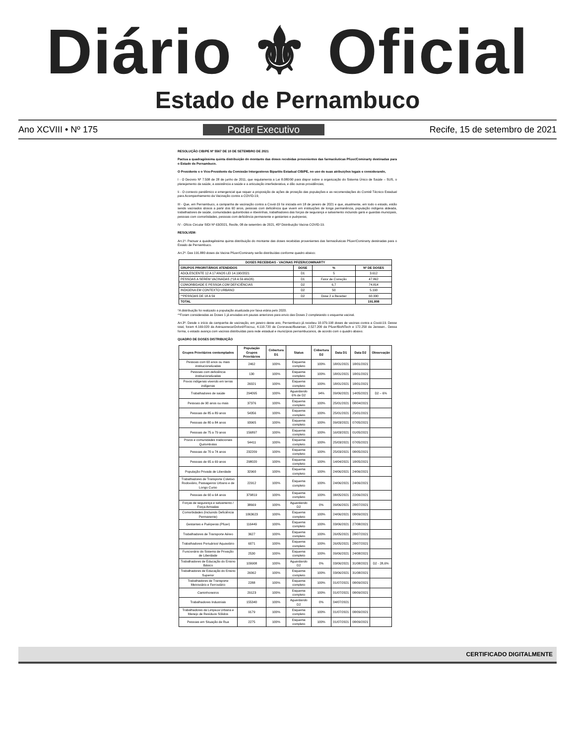Diário ⚜ Oficial
Estado de Pernambuco
Ano XCVIII • Nº 175 Poder Executivo Recife, 15 de setembro de 2021
RESOLUÇÃO CIB/PE Nº 5567 DE 10 DE SETEMBRO DE 2021
Pactua a quadragéssima quinta distribuição do montante das doses recebidas provenientes das farmacêuticas Pfizer/Cominarty destinadas para o Estado de Pernambuco.
O Presidente e o Vice-Presidente da Comissão Intergestores Bipartite Estadual CIB/PE, no uso de suas atribuições legais e considerando,
I - O Decreto Nº 7.508 de 28 de junho de 2011, que regulamenta a Lei 8.080/90 para dispor sobre a organização do Sistema Único de Saúde – SUS, o planejamento da saúde, a assistência a saúde e a articulação interfederativa, e dão outras providências;
Ii - O contexto pandêmico e emergencial que requer a proposição de ações de proteção das populações e as recomendações do Comitê Técnico Estadual para Acompanhamento da Vacinação contra a COVID-19;
III - Que, em Pernambuco, a campanha de vacinação contra a Covid-19 foi iniciada em 18 de janeiro de 2021 e que, atualmente, em todo o estado, estão sendo vacinados idosos a partir dos 60 anos, pessoas com deficiência que vivem em instituições de longa permanência, população indígena aldeada, trabalhadores de saúde, comunidades quilombolas e ribeirinhas, trabalhadores das forças de segurança e salvamento incluindo garis e guardas municipais, pessoas com comorbidades, pessoas com deficiência permanente e gestantes e puérperas;
IV - Ofício Circular SIDI Nº 63/2021, Recife, 08 de setembro de 2021, 45ª Distribuição Vacina COVID-19.
RESOLVEM:
Art.1º- Pactuar a quadragéssima quinta distribuição do montante das doses recebidas provenientes das farmacêuticas Pfizer/Cominarty destinadas para o Estado de Pernambuco.
Art.2º- Das 191.880 doses da Vacina Pfizer/Cominarty serão distribuídas conforme quadro abaixo:
| DOSES RECEBIDAS - VACINAS PFIZER/COMINARTY | | | |
| --- | --- | --- | --- |
| GRUPOS PRIORITÁRIOS ATENDIDOS | DOSE | % | Nº DE DOSES |
| ADOLESCENTE 12 A 17 ANOS LEI 14.190/2021 | D1 | 5 | 3.612 |
| PESSOAS A SEREM VACINADAS (*18 A 59 ANOS) | D1 | Fator de Correção | 47.862 |
| COMORBIDADE E PESSOA COM DEFICIÊNCIAS | D2 | 6,7 | 74.814 |
| INDIGENA EM CONTEXTO URBANO | D2 | 50 | 5.190 |
| **PESSOAS DE 18 A 59 | D2 | Dose 2 a Receber | 60.330 |
| TOTAL | | | 191.808 |
*A distribuição foi realizado a população atualizada por faixa etária pelo 2020.
**Foram consideradas as Doses 1 já enviadas em pautas anteriores para envio das Doses 2 completando o esquema vacinal.
Art.3º- Desde o início da campanha de vacinação, em janeiro deste ano, Pernambuco já recebeu 10.979.190 doses de vacinas contra a Covid-19. Desse total, foram 4.169.020 da Astrazeneca/Oxford/Fiocruz, 4.110.720 da Coronavac/Butantan, 2.527.200 da Pfizer/BioNTech e 172.250 da Janssen.. Dessa forma, o estado avança com vacinas distribuídas para rede estadual e municípios pernambucanos, de acordo com o quadro abaixo:
QUADRO DE DOSES DISTRIBUIÇÃO
| Grupos Prioritários contemplados | População Grupos Prioritários | Cobertura D1 | Status | Cobertura D2 | Data D1 | Data D2 | Observação |
| --- | --- | --- | --- | --- | --- | --- | --- |
| Pessoas com 60 anos ou mais institucionalizadas | 2462 | 100% | Esquema completo | 100% | 18/01/2021 | 18/01/2021 | |
| Pessoas com deficiência institucionalizadas | 130 | 100% | Esquema completo | 100% | 18/01/2021 | 18/01/2021 | |
| Povos indígenas vivendo em terras indígenas | 26021 | 100% | Esquema completo | 100% | 18/01/2021 | 18/01/2021 | |
| Trabalhadores de saúde | 294095 | 100% | Aguardando 6% de D2 | 94% | 09/06/2021 | 14/05/2021 | D2 – 6% |
| Pessoas de 90 anos ou mais | 37376 | 100% | Esquema completo | 100% | 25/01/2021 | 08/04/2021 | |
| Pessoas de 85 a 89 anos | 54356 | 100% | Esquema completo | 100% | 25/01/2021 | 25/01/2021 | |
| Pessoas de 80 a 84 anos | 93965 | 100% | Esquema completo | 100% | 09/03/2021 | 07/05/2021 | |
| Pessoas de 75 a 79 anos | 156897 | 100% | Esquema completo | 100% | 16/03/2021 | 01/05/2021 | |
| Povos e comunidades tradicionais Quilombolas | 54411 | 100% | Esquema completo | 100% | 25/03/2021 | 07/05/2021 | |
| Pessoas de 70 a 74 anos | 232209 | 100% | Esquema completo | 100% | 25/03/2021 | 08/05/2021 | |
| Pessoas de 65 a 69 anos | 298020 | 100% | Esquema completo | 100% | 14/04/2021 | 18/05/2021 | |
| População Privada de Liberdade | 32960 | 100% | Esquema completo | 100% | 24/06/2021 | 24/06/2021 | |
| Trabalhadores de Transporte Coletivo Rodoviário, Passageiros Urbano e de Longo Curso | 22912 | 100% | Esquema completo | 100% | 24/06/2021 | 24/06/2021 | |
| Pessoas de 60 a 64 anos | 379819 | 100% | Esquema completo | 100% | 08/05/2021 | 22/06/2021 | |
| Forças de segurança e salvamento / Força Armadas | 38669 | 100% | Aguardando D2 | 0% | 09/06/2021 | 28/07/2021 | |
| Comorbidades (Incluindo Deficiência Permanente) | 1063623 | 100% | Esquema completo | 100% | 24/06/2021 | 08/09/2021 | |
| Gestantes e Puérperas (Pfizer) | 116449 | 100% | Esquema completo | 100% | 03/06/2021 | 27/08/2021 | |
| Trabalhadores de Transporte Aéreo | 3627 | 100% | Esquema completo | 100% | 26/05/2021 | 28/07/2021 | |
| Trabalhadores Portuários/ Aquaviário | 6071 | 100% | Esquema completo | 100% | 26/05/2021 | 28/07/2021 | |
| Funcionário do Sistema de Privação de Liberdade | 2530 | 100% | Esquema completo | 100% | 09/06/2021 | 24/08/2021 | |
| Trabalhadores de Educação do Ensino Básico | 109908 | 100% | Aguardando D2 | 0% | 03/06/2021 | 31/08/2021 | D2 - 28,6% |
| Trabalhadores de Educação do Ensino Superior | 26062 | 100% | Esquema completo | 100% | 03/06/2021 | 31/08/2021 | |
| Trabalhadores de Transporte Metroviário e Ferroviário | 2288 | 100% | Esquema completo | 100% | 01/07/2021 | 08/09/2021 | |
| Caminhoneiros | 29123 | 100% | Esquema completo | 100% | 01/07/2021 | 08/09/2021 | |
| Trabalhadores Industriais | 155340 | 100% | Aguardando D2 | 0% | 04/07/2021 | | |
| Trabalhadores da Limpeza Urbana e Manejo de Resíduos Sólidos | 9179 | 100% | Esquema completo | 100% | 01/07/2021 | 08/09/2021 | |
| Pessoas em Situação de Rua | 2275 | 100% | Esquema completo | 100% | 01/07/2021 | 08/09/2021 | |
CERTIFICADO DIGITALMENTE